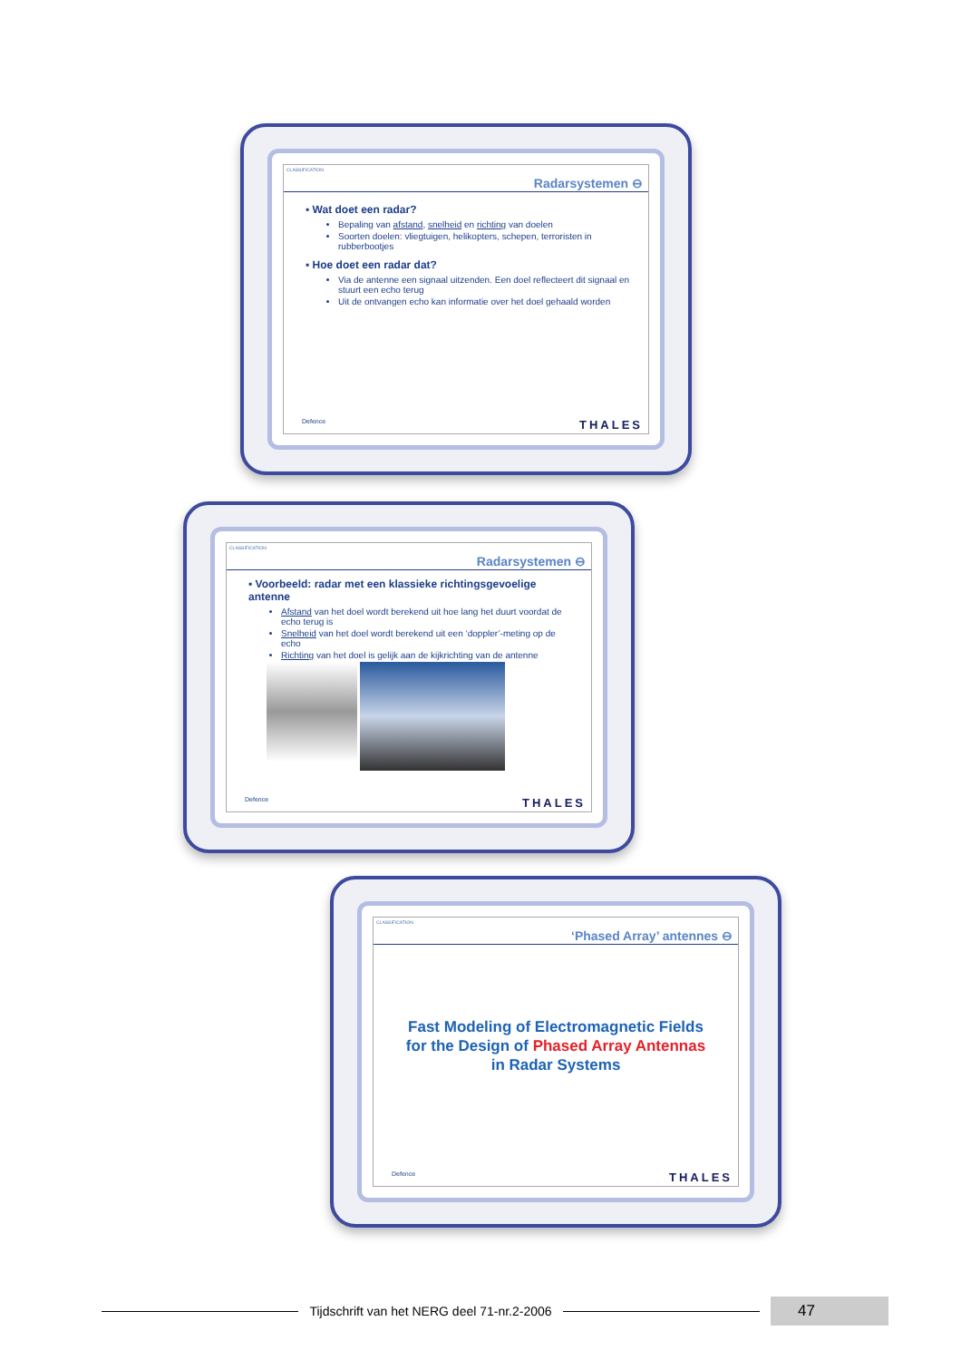CLASSIFICATION
Radarsystemen ⊖
▪ Wat doet een radar?
Bepaling van afstand, snelheid en richting van doelen
Soorten doelen: vliegtuigen, helikopters, schepen, terroristen in rubberbootjes
▪ Hoe doet een radar dat?
Via de antenne een signaal uitzenden. Een doel reflecteert dit signaal en stuurt een echo terug
Uit de ontvangen echo kan informatie over het doel gehaald worden
Defence THALES
CLASSIFICATION
Radarsystemen ⊖
▪ Voorbeeld: radar met een klassieke richtingsgevoelige antenne
Afstand van het doel wordt berekend uit hoe lang het duurt voordat de echo terug is
Snelheid van het doel wordt berekend uit een ‘doppler’-meting op de echo
Richting van het doel is gelijk aan de kijkrichting van de antenne
Defence THALES
CLASSIFICATION
‘Phased Array’ antennes ⊖
Fast Modeling of Electromagnetic Fields
for the Design of Phased Array Antennas
in Radar Systems
Defence THALES
Tijdschrift van het NERG deel 71-nr.2-2006
47